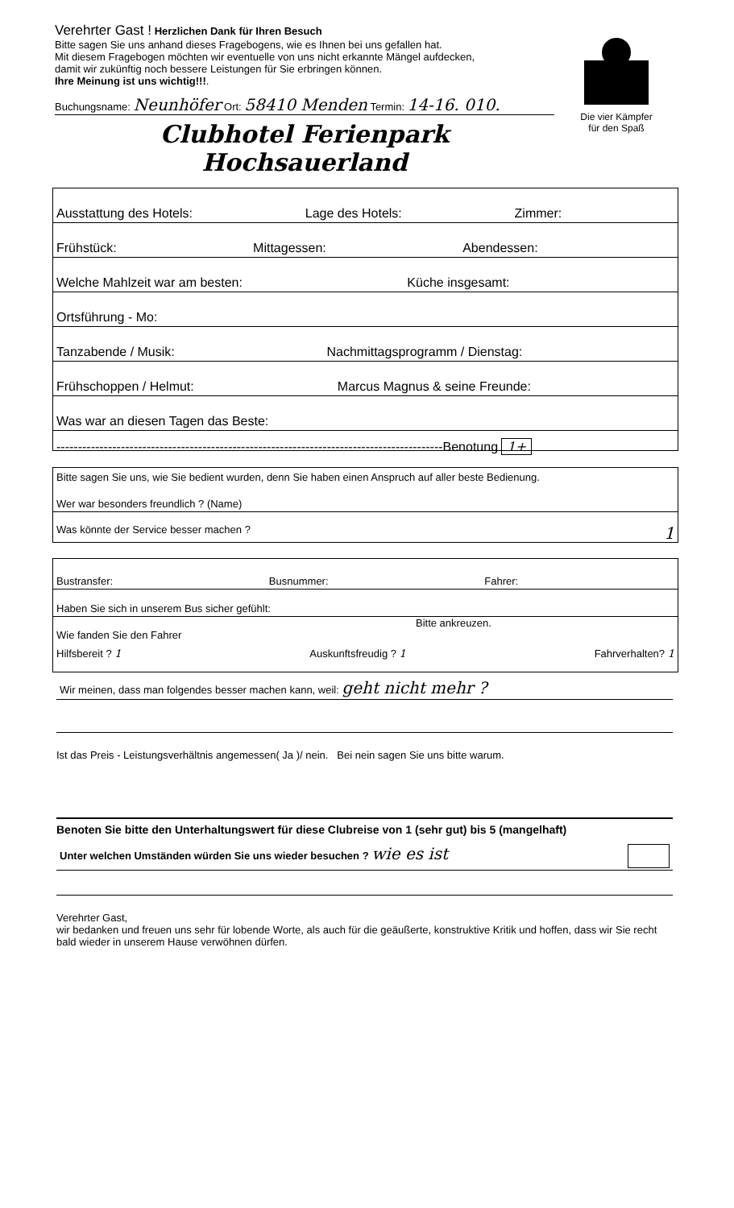Verehrter Gast ! Herzlichen Dank für Ihren Besuch
Bitte sagen Sie uns anhand dieses Fragebogens, wie es Ihnen bei uns gefallen hat.
Mit diesem Fragebogen möchten wir eventuelle von uns nicht erkannte Mängel aufdecken,
damit wir zukünftig noch bessere Leistungen für Sie erbringen können.
Ihre Meinung ist uns wichtig!!!.
Buchungsname: Neunhöfer Ort: 58410 Menden Termin: 14-16. 010.
Clubhotel Ferienpark Hochsauerland
Die vier Kämpfer
für den Spaß
Ausstattung des Hotels: Lage des Hotels: Zimmer:
Frühstück: Mittagessen: Abendessen:
Welche Mahlzeit war am besten: Küche insgesamt:
Ortsführung - Mo:
Tanzabende / Musik: Nachmittagsprogramm / Dienstag:
Frühschoppen / Helmut: Marcus Magnus & seine Freunde:
Was war an diesen Tagen das Beste:
------------------------------------------------------------------------------------------Benotung 1+
Bitte sagen Sie uns, wie Sie bedient wurden, denn Sie haben einen Anspruch auf aller beste Bedienung.
Wer war besonders freundlich ? (Name)
Was könnte der Service besser machen ? 1
Bustransfer: Busnummer: Fahrer:
Haben Sie sich in unserem Bus sicher gefühlt:
Bitte ankreuzen.
Wie fanden Sie den Fahrer
Hilfsbereit ? 1 Auskunftsfreudig ? 1 Fahrverhalten? 1
Wir meinen, dass man folgendes besser machen kann, weil: geht nicht mehr ?
Ist das Preis - Leistungsverhältnis angemessen( Ja )/ nein. Bei nein sagen Sie uns bitte warum.
Benoten Sie bitte den Unterhaltungswert für diese Clubreise von 1 (sehr gut) bis 5 (mangelhaft)
Unter welchen Umständen würden Sie uns wieder besuchen ? wie es ist
Verehrter Gast,
wir bedanken und freuen uns sehr für lobende Worte, als auch für die geäußerte, konstruktive Kritik und hoffen, dass wir Sie recht bald wieder in unserem Hause verwöhnen dürfen.